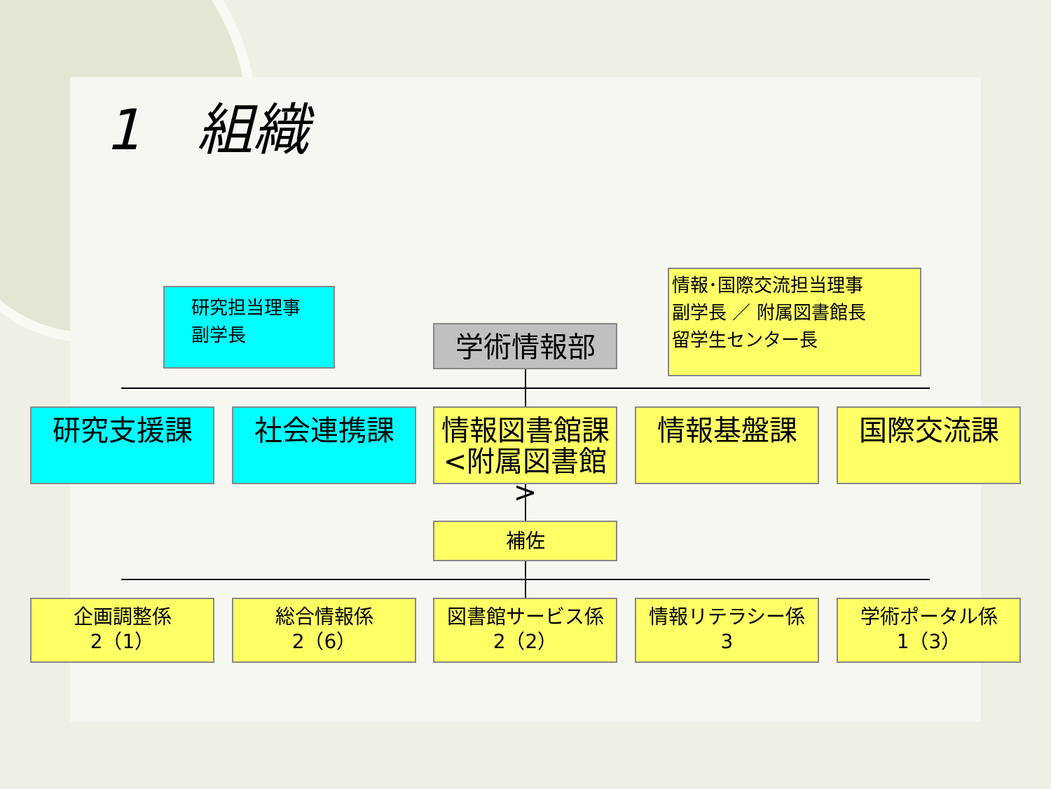1　組織
研究担当理事
副学長
学術情報部
情報･国際交流担当理事
副学長 ／ 附属図書館長
留学生センター長
研究支援課 社会連携課
情報図書館課
<附属図書館>
情報基盤課 国際交流課
補佐
企画調整係
2（1）
総合情報係
2（6）
図書館サービス係
2（2）
情報リテラシー係
3
学術ポータル係
1（3）